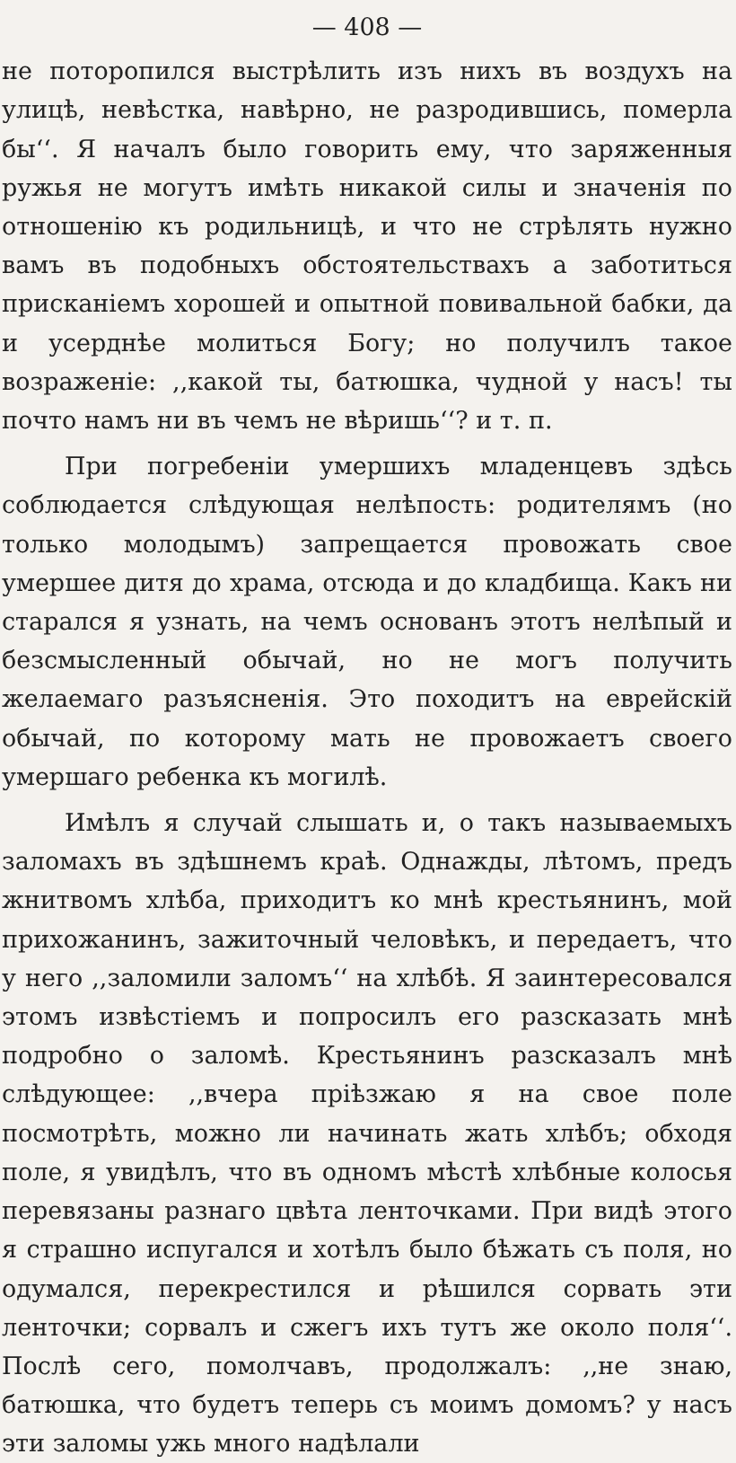— 408 —
не поторопился выстрѣлить изъ нихъ въ воздухъ на улицѣ, невѣстка, навѣрно, не разродившись, померла бы‘‘. Я началъ было говорить ему, что заряженныя ружья не могутъ имѣть никакой силы и значенія по отношенію къ родильницѣ, и что не стрѣлять нужно вамъ въ подобныхъ обстоятельствахъ а заботиться прискaніемъ хорошей и опытной повивальной бабки, да и усерднѣе молиться Богу; но получилъ такое возраженіе: ,,какой ты, батюшка, чудной у насъ! ты почто намъ ни въ чемъ не вѣришь‘‘? и т. п.
При погребеніи умершихъ младенцевъ здѣсь соблюдается слѣдующая нелѣпость: родителямъ (но только молодымъ) запрещается провожать свое умершее дитя до храма, отсюда и до кладбища. Какъ ни старался я узнать, на чемъ основанъ этотъ нелѣпый и безсмысленный обычай, но не могъ получить желаемаго разъясненія. Это походитъ на еврейскій обычай, по которому мать не провожаетъ своего умершаго ребенка къ могилѣ.
Имѣлъ я случай слышать и, о такъ называемыхъ залoмахъ въ здѣшнемъ краѣ. Однажды, лѣтомъ, предъ жнитвомъ хлѣба, приходитъ ко мнѣ крестьянинъ, мой прихожанинъ, зажиточный человѣкъ, и передаетъ, что у него ,,заломили заломъ‘‘ на хлѣбѣ. Я заинтересовался этомъ извѣстіемъ и попросилъ его разсказать мнѣ подробно о заломѣ. Крестьянинъ разсказалъ мнѣ слѣдующее: ,,вчера пріѣзжаю я на свое поле посмотрѣть, можно ли начинать жать хлѣбъ; обходя поле, я увидѣлъ, что въ одномъ мѣстѣ хлѣбные колосья перевязаны разнаго цвѣта ленточками. При видѣ этого я страшно испугался и хотѣлъ было бѣжать съ поля, но одумался, перекрестился и рѣшился сорвать эти ленточки; сорвалъ и сжегъ ихъ тутъ же около поля‘‘. Послѣ сего, помолчавъ, продолжалъ: ,,не знаю, батюшка, что будетъ теперь съ моимъ домомъ? у насъ эти заломы ужь много надѣлали